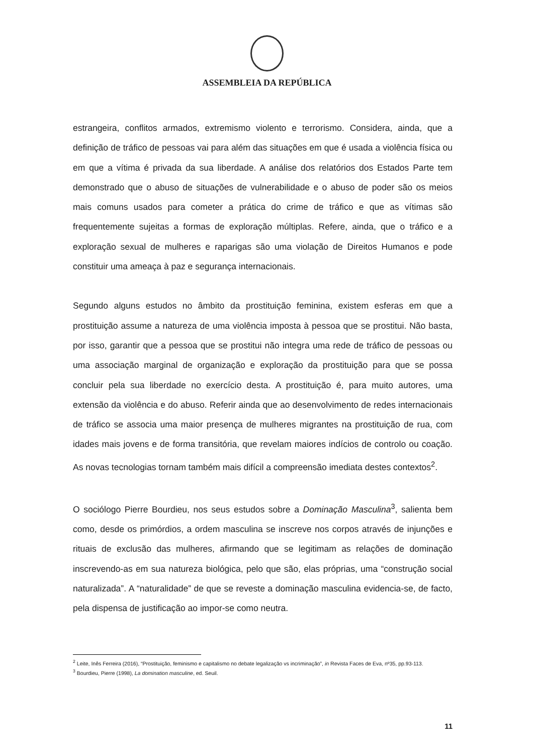ASSEMBLEIA DA REPÚBLICA
estrangeira, conflitos armados, extremismo violento e terrorismo. Considera, ainda, que a definição de tráfico de pessoas vai para além das situações em que é usada a violência física ou em que a vítima é privada da sua liberdade. A análise dos relatórios dos Estados Parte tem demonstrado que o abuso de situações de vulnerabilidade e o abuso de poder são os meios mais comuns usados para cometer a prática do crime de tráfico e que as vítimas são frequentemente sujeitas a formas de exploração múltiplas. Refere, ainda, que o tráfico e a exploração sexual de mulheres e raparigas são uma violação de Direitos Humanos e pode constituir uma ameaça à paz e segurança internacionais.
Segundo alguns estudos no âmbito da prostituição feminina, existem esferas em que a prostituição assume a natureza de uma violência imposta à pessoa que se prostitui. Não basta, por isso, garantir que a pessoa que se prostitui não integra uma rede de tráfico de pessoas ou uma associação marginal de organização e exploração da prostituição para que se possa concluir pela sua liberdade no exercício desta. A prostituição é, para muito autores, uma extensão da violência e do abuso. Referir ainda que ao desenvolvimento de redes internacionais de tráfico se associa uma maior presença de mulheres migrantes na prostituição de rua, com idades mais jovens e de forma transitória, que revelam maiores indícios de controlo ou coação. As novas tecnologias tornam também mais difícil a compreensão imediata destes contextos<sup>2</sup>.
O sociólogo Pierre Bourdieu, nos seus estudos sobre a Dominação Masculina<sup>3</sup>, salienta bem como, desde os primórdios, a ordem masculina se inscreve nos corpos através de injunções e rituais de exclusão das mulheres, afirmando que se legitimam as relações de dominação inscrevendo-as em sua natureza biológica, pelo que são, elas próprias, uma “construção social naturalizada”. A “naturalidade” de que se reveste a dominação masculina evidencia-se, de facto, pela dispensa de justificação ao impor-se como neutra.
<sup>2</sup> Leite, Inês Ferreira (2016), “Prostituição, feminismo e capitalismo no debate legalização vs incriminação”, in Revista Faces de Eva, nº35, pp.93-113.
<sup>3</sup> Bourdieu, Pierre (1998), La domination masculine, ed. Seuil.
11